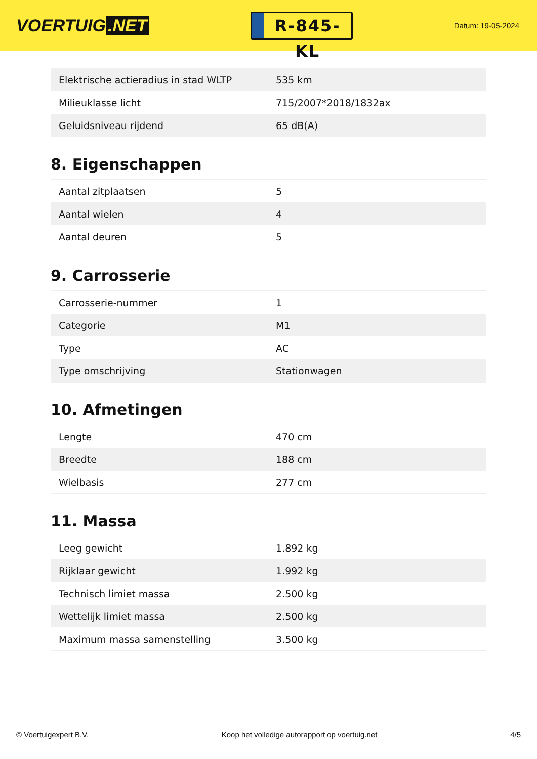VOERTUIG.NET
R-845-KL
Datum: 19-05-2024
| Elektrische actieradius in stad WLTP | 535 km |
| Milieuklasse licht | 715/2007*2018/1832ax |
| Geluidsniveau rijdend | 65 dB(A) |
8. Eigenschappen
| Aantal zitplaatsen | 5 |
| Aantal wielen | 4 |
| Aantal deuren | 5 |
9. Carrosserie
| Carrosserie-nummer | 1 |
| Categorie | M1 |
| Type | AC |
| Type omschrijving | Stationwagen |
10. Afmetingen
| Lengte | 470 cm |
| Breedte | 188 cm |
| Wielbasis | 277 cm |
11. Massa
| Leeg gewicht | 1.892 kg |
| Rijklaar gewicht | 1.992 kg |
| Technisch limiet massa | 2.500 kg |
| Wettelijk limiet massa | 2.500 kg |
| Maximum massa samenstelling | 3.500 kg |
© Voertuigexpert B.V. Koop het volledige autorapport op voertuig.net 4/5